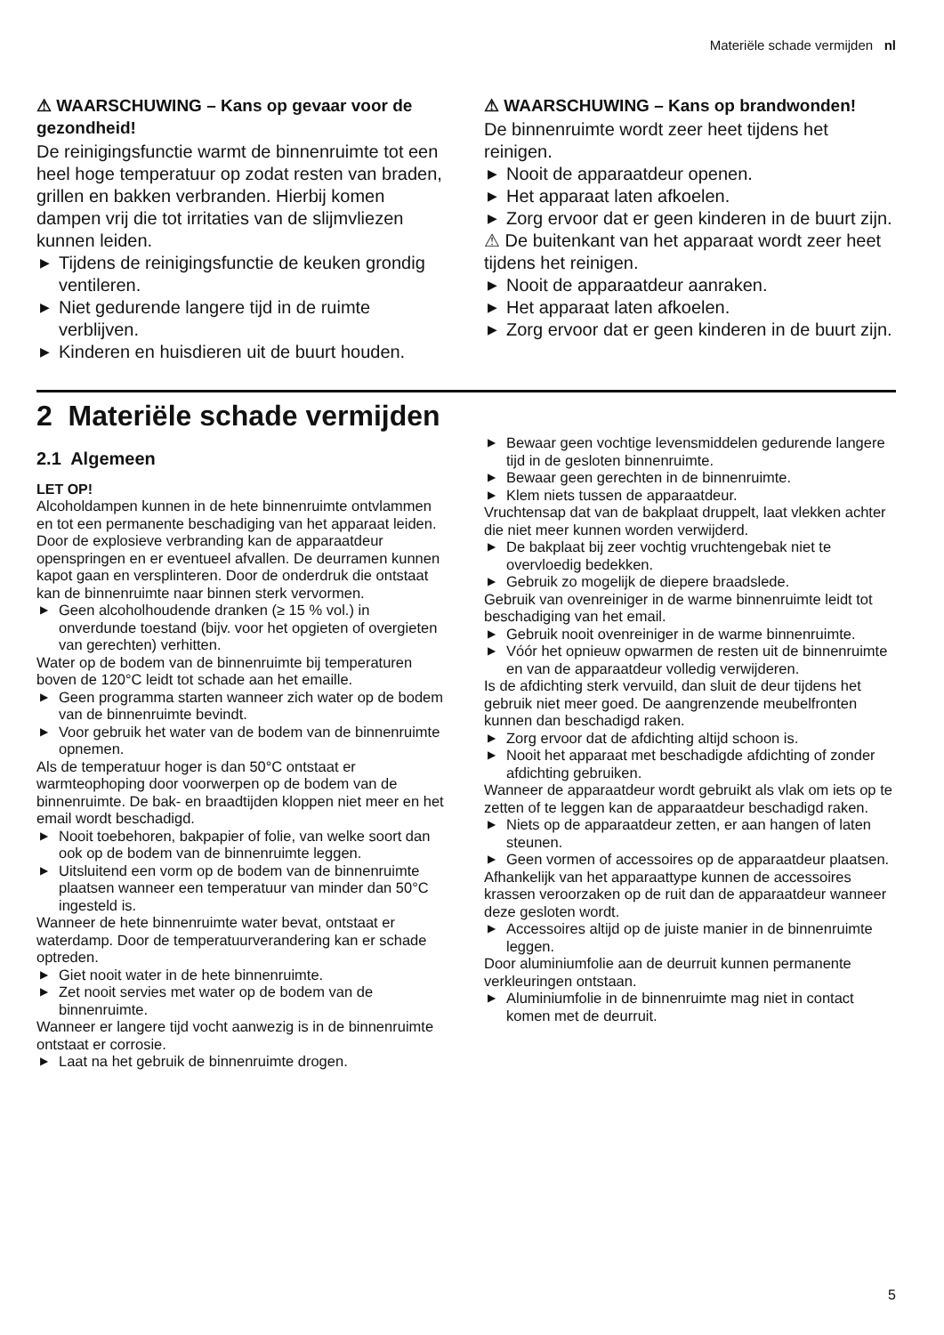Materiële schade vermijden nl
⚠ WAARSCHUWING – Kans op gevaar voor de gezondheid!
De reinigingsfunctie warmt de binnenruimte tot een heel hoge temperatuur op zodat resten van braden, grillen en bakken verbranden. Hierbij komen dampen vrij die tot irritaties van de slijmvliezen kunnen leiden.
▶ Tijdens de reinigingsfunctie de keuken grondig ventileren.
▶ Niet gedurende langere tijd in de ruimte verblijven.
▶ Kinderen en huisdieren uit de buurt houden.
⚠ WAARSCHUWING – Kans op brandwonden!
De binnenruimte wordt zeer heet tijdens het reinigen.
▶ Nooit de apparaatdeur openen.
▶ Het apparaat laten afkoelen.
▶ Zorg ervoor dat er geen kinderen in de buurt zijn.
⚠ De buitenkant van het apparaat wordt zeer heet tijdens het reinigen.
▶ Nooit de apparaatdeur aanraken.
▶ Het apparaat laten afkoelen.
▶ Zorg ervoor dat er geen kinderen in de buurt zijn.
2 Materiële schade vermijden
2.1 Algemeen
LET OP!
Alcoholdampen kunnen in de hete binnenruimte ontvlammen en tot een permanente beschadiging van het apparaat leiden. Door de explosieve verbranding kan de apparaatdeur openspringen en er eventueel afvallen. De deurramen kunnen kapot gaan en versplinteren. Door de onderdruk die ontstaat kan de binnenruimte naar binnen sterk vervormen.
▶ Geen alcoholhoudende dranken (≥ 15 % vol.) in onverdunde toestand (bijv. voor het opgieten of overgieten van gerechten) verhitten.
Water op de bodem van de binnenruimte bij temperaturen boven de 120°C leidt tot schade aan het emaille.
▶ Geen programma starten wanneer zich water op de bodem van de binnenruimte bevindt.
▶ Voor gebruik het water van de bodem van de binnenruimte opnemen.
Als de temperatuur hoger is dan 50°C ontstaat er warmteophoping door voorwerpen op de bodem van de binnenruimte. De bak- en braadtijden kloppen niet meer en het email wordt beschadigd.
▶ Nooit toebehoren, bakpapier of folie, van welke soort dan ook op de bodem van de binnenruimte leggen.
▶ Uitsluitend een vorm op de bodem van de binnenruimte plaatsen wanneer een temperatuur van minder dan 50°C ingesteld is.
Wanneer de hete binnenruimte water bevat, ontstaat er waterdamp. Door de temperatuurverandering kan er schade optreden.
▶ Giet nooit water in de hete binnenruimte.
▶ Zet nooit servies met water op de bodem van de binnenruimte.
Wanneer er langere tijd vocht aanwezig is in de binnenruimte ontstaat er corrosie.
▶ Laat na het gebruik de binnenruimte drogen.
▶ Bewaar geen vochtige levensmiddelen gedurende langere tijd in de gesloten binnenruimte.
▶ Bewaar geen gerechten in de binnenruimte.
▶ Klem niets tussen de apparaatdeur.
Vruchtensap dat van de bakplaat druppelt, laat vlekken achter die niet meer kunnen worden verwijderd.
▶ De bakplaat bij zeer vochtig vruchtengebak niet te overvloedig bedekken.
▶ Gebruik zo mogelijk de diepere braadslede.
Gebruik van ovenreiniger in de warme binnenruimte leidt tot beschadiging van het email.
▶ Gebruik nooit ovenreiniger in de warme binnenruimte.
▶ Vóór het opnieuw opwarmen de resten uit de binnenruimte en van de apparaatdeur volledig verwijderen.
Is de afdichting sterk vervuild, dan sluit de deur tijdens het gebruik niet meer goed. De aangrenzende meubelfronten kunnen dan beschadigd raken.
▶ Zorg ervoor dat de afdichting altijd schoon is.
▶ Nooit het apparaat met beschadigde afdichting of zonder afdichting gebruiken.
Wanneer de apparaatdeur wordt gebruikt als vlak om iets op te zetten of te leggen kan de apparaatdeur beschadigd raken.
▶ Niets op de apparaatdeur zetten, er aan hangen of laten steunen.
▶ Geen vormen of accessoires op de apparaatdeur plaatsen.
Afhankelijk van het apparaattype kunnen de accessoires krassen veroorzaken op de ruit dan de apparaatdeur wanneer deze gesloten wordt.
▶ Accessoires altijd op de juiste manier in de binnenruimte leggen.
Door aluminiumfolie aan de deurruit kunnen permanente verkleuringen ontstaan.
▶ Aluminiumfolie in de binnenruimte mag niet in contact komen met de deurruit.
5